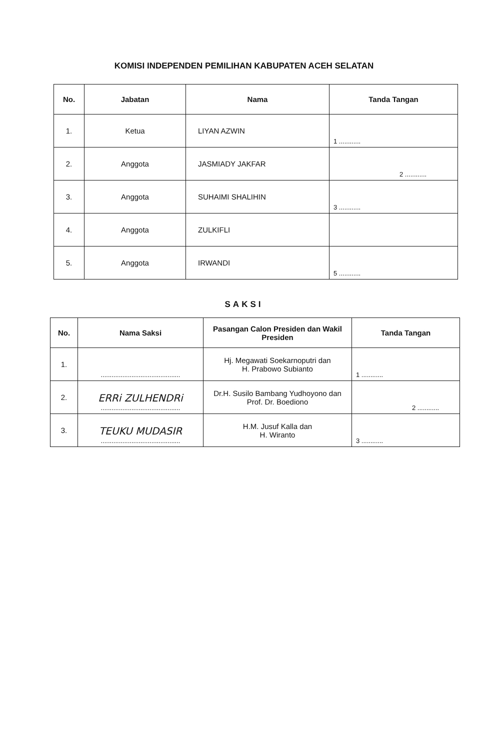KOMISI INDEPENDEN PEMILIHAN KABUPATEN ACEH SELATAN
| No. | Jabatan | Nama | Tanda Tangan |
| --- | --- | --- | --- |
| 1. | Ketua | LIYAN AZWIN | 1 ............ |
| 2. | Anggota | JASMIADY JAKFAR | 2 ............ |
| 3. | Anggota | SUHAIMI SHALIHIN | 3 ............ |
| 4. | Anggota | ZULKIFLI | |
| 5. | Anggota | IRWANDI | 5 ............ |
SAKSI
| No. | Nama Saksi | Pasangan Calon Presiden dan Wakil Presiden | Tanda Tangan |
| --- | --- | --- | --- |
| 1. | ............................................ | Hj. Megawati Soekarnoputri dan H. Prabowo Subianto | 1 ............ |
| 2. | ERRi ZULHENDRi ............................................ | Dr.H. Susilo Bambang Yudhoyono dan Prof. Dr. Boediono | 2 ............ |
| 3. | TEUKU MUDASIR ............................................ | H.M. Jusuf Kalla dan H. Wiranto | 3 ............ |